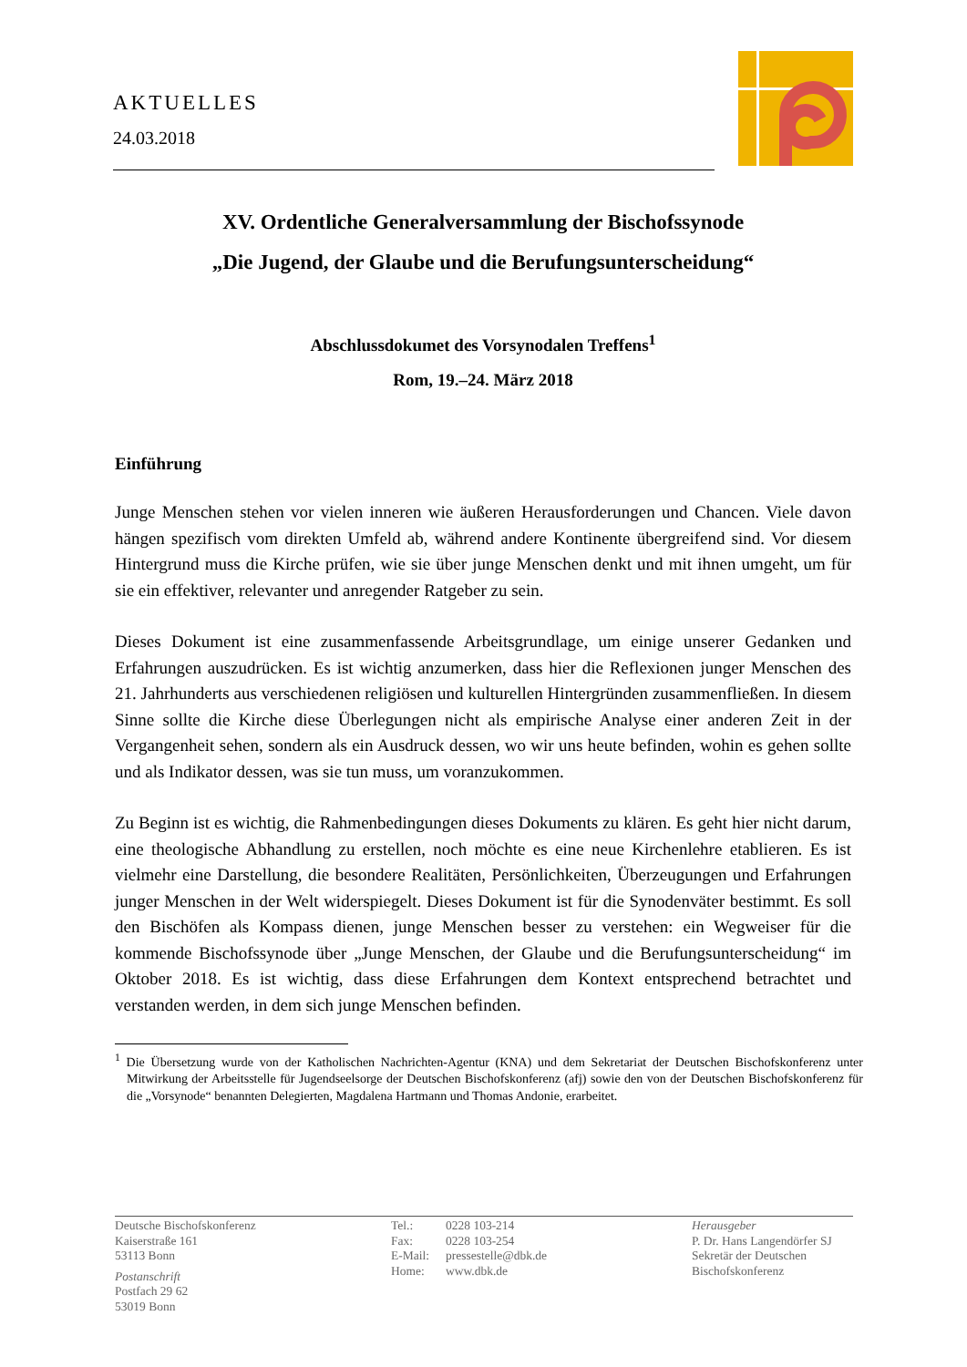AKTUELLES
24.03.2018
XV. Ordentliche Generalversammlung der Bischofssynode
„Die Jugend, der Glaube und die Berufungsunterscheidung“
Abschlussdokumet des Vorsynodalen Treffens<sup>1</sup>
Rom, 19.–24. März 2018
Einführung
Junge Menschen stehen vor vielen inneren wie äußeren Herausforderungen und Chancen. Viele davon hängen spezifisch vom direkten Umfeld ab, während andere Kontinente übergreifend sind. Vor diesem Hintergrund muss die Kirche prüfen, wie sie über junge Menschen denkt und mit ihnen umgeht, um für sie ein effektiver, relevanter und anregender Ratgeber zu sein.
Dieses Dokument ist eine zusammenfassende Arbeitsgrundlage, um einige unserer Gedanken und Erfahrungen auszudrücken. Es ist wichtig anzumerken, dass hier die Reflexionen junger Menschen des 21. Jahrhunderts aus verschiedenen religiösen und kulturellen Hintergründen zusammenfließen. In diesem Sinne sollte die Kirche diese Überlegungen nicht als empirische Analyse einer anderen Zeit in der Vergangenheit sehen, sondern als ein Ausdruck dessen, wo wir uns heute befinden, wohin es gehen sollte und als Indikator dessen, was sie tun muss, um voranzukommen.
Zu Beginn ist es wichtig, die Rahmenbedingungen dieses Dokuments zu klären. Es geht hier nicht darum, eine theologische Abhandlung zu erstellen, noch möchte es eine neue Kirchenlehre etablieren. Es ist vielmehr eine Darstellung, die besondere Realitäten, Persönlichkeiten, Überzeugungen und Erfahrungen junger Menschen in der Welt widerspiegelt. Dieses Dokument ist für die Synodenväter bestimmt. Es soll den Bischöfen als Kompass dienen, junge Menschen besser zu verstehen: ein Wegweiser für die kommende Bischofssynode über „Junge Menschen, der Glaube und die Berufungsunterscheidung“ im Oktober 2018. Es ist wichtig, dass diese Erfahrungen dem Kontext entsprechend betrachtet und verstanden werden, in dem sich junge Menschen befinden.
<sup>1</sup> Die Übersetzung wurde von der Katholischen Nachrichten-Agentur (KNA) und dem Sekretariat der Deutschen Bischofskonferenz unter Mitwirkung der Arbeitsstelle für Jugendseelsorge der Deutschen Bischofskonferenz (afj) sowie den von der Deutschen Bischofskonferenz für die „Vorsynode“ benannten Delegierten, Magdalena Hartmann und Thomas Andonie, erarbeitet.
Deutsche Bischofskonferenz
Kaiserstraße 161
53113 Bonn
Postanschrift
Postfach 29 62
53019 Bonn
| Tel.: | 0228 103-214 |
| Fax: | 0228 103-254 |
| E-Mail: | pressestelle@dbk.de |
| Home: | www.dbk.de |
Herausgeber
P. Dr. Hans Langendörfer SJ
Sekretär der Deutschen
Bischofskonferenz